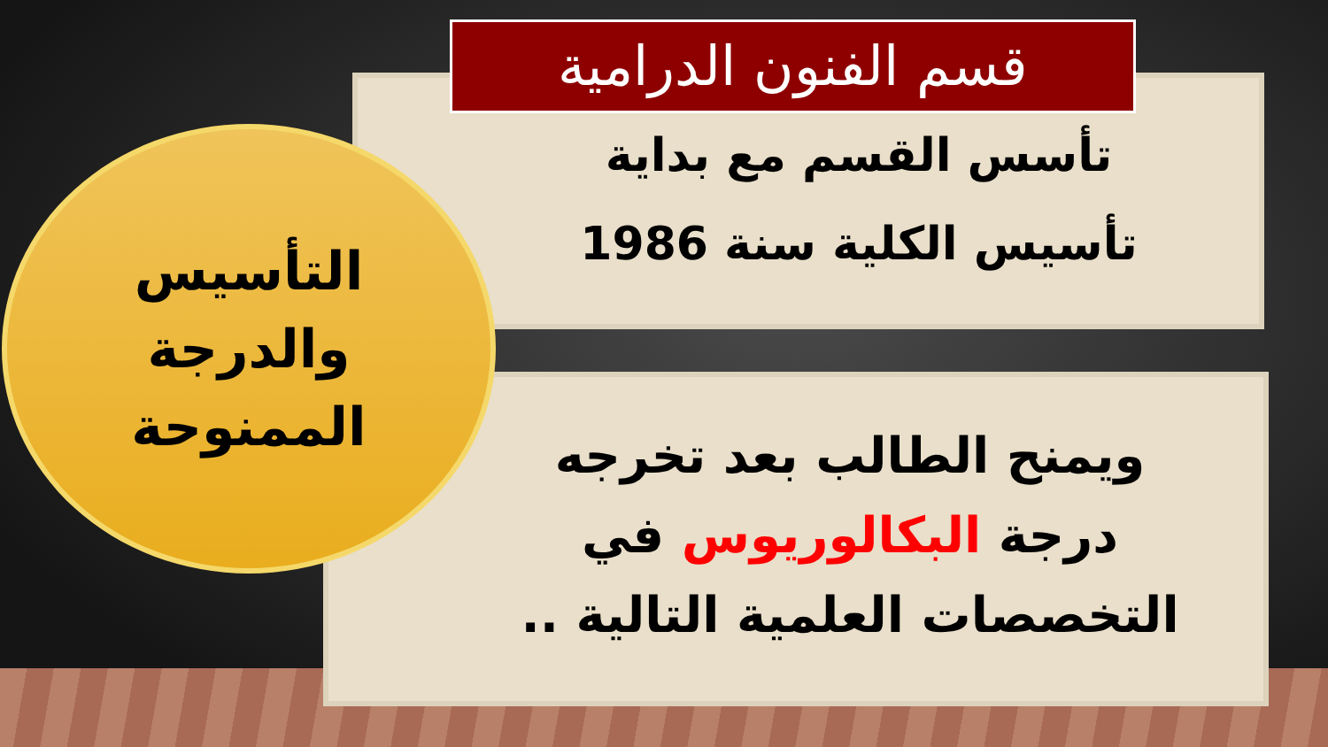قسم الفنون الدرامية
تأسس القسم مع بداية
تأسيس الكلية سنة 1986
التأسيس
والدرجة
الممنوحة
ويمنح الطالب بعد تخرجه درجة البكالوريوس في التخصصات العلمية التالية ..